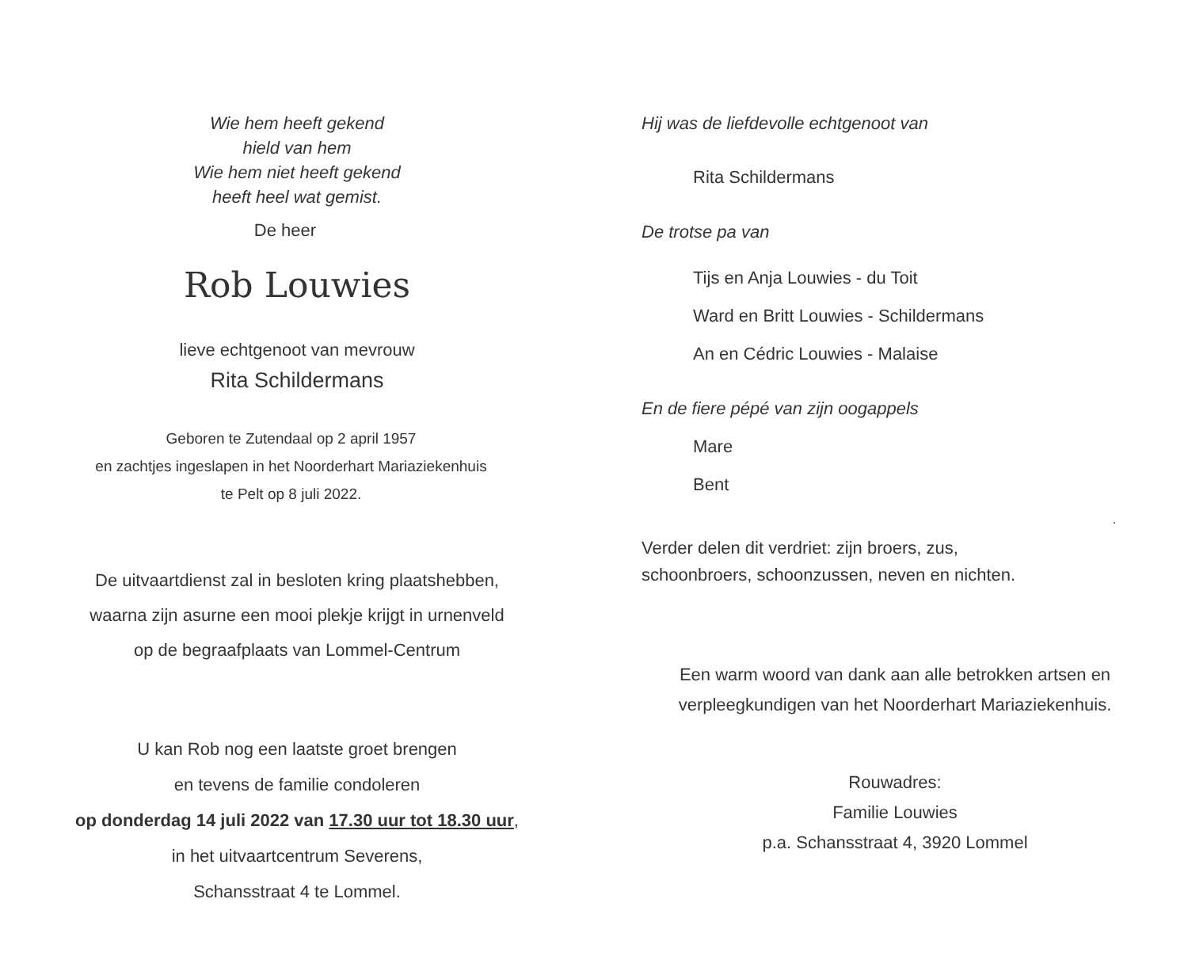Wie hem heeft gekend
hield van hem
Wie hem niet heeft gekend
heeft heel wat gemist.
De heer
Rob Louwies
lieve echtgenoot van mevrouw
Rita Schildermans
Geboren te Zutendaal op 2 april 1957
en zachtjes ingeslapen in het Noorderhart Mariaziekenhuis
te Pelt op 8 juli 2022.
De uitvaartdienst zal in besloten kring plaatshebben,
waarna zijn asurne een mooi plekje krijgt in urnenveld
op de begraafplaats van Lommel-Centrum
U kan Rob nog een laatste groet brengen
en tevens de familie condoleren
op donderdag 14 juli 2022 van 17.30 uur tot 18.30 uur,
in het uitvaartcentrum Severens,
Schansstraat 4 te Lommel.
Hij was de liefdevolle echtgenoot van
Rita Schildermans
De trotse pa van
Tijs en Anja Louwies - du Toit
Ward en Britt Louwies - Schildermans
An en Cédric Louwies - Malaise
En de fiere pépé van zijn oogappels
Mare
Bent
.
Verder delen dit verdriet: zijn broers, zus,
schoonbroers, schoonzussen, neven en nichten.
Een warm woord van dank aan alle betrokken artsen en
verpleegkundigen van het Noorderhart Mariaziekenhuis.
Rouwadres:
Familie Louwies
p.a. Schansstraat 4, 3920 Lommel